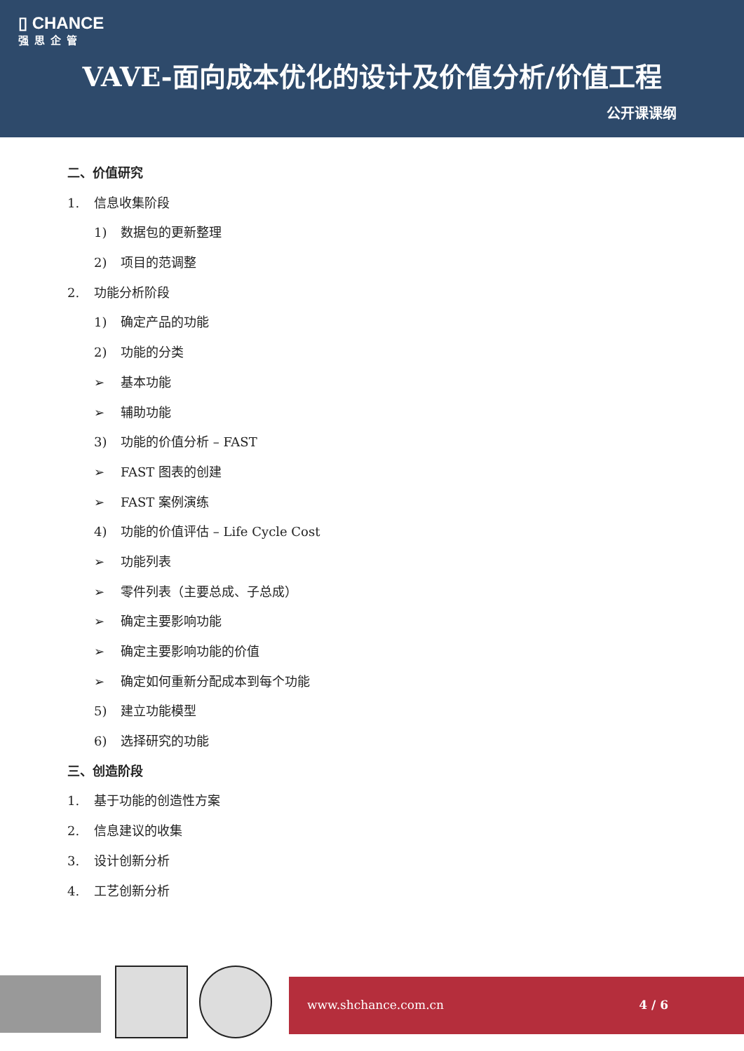▯ CHANCE
强思企管
VAVE-面向成本优化的设计及价值分析/价值工程
公开课课纲
二、价值研究
1. 信息收集阶段
1) 数据包的更新整理
2) 项目的范调整
2. 功能分析阶段
1) 确定产品的功能
2) 功能的分类
➢ 基本功能
➢ 辅助功能
3) 功能的价值分析 – FAST
➢ FAST 图表的创建
➢ FAST 案例演练
4) 功能的价值评估 – Life Cycle Cost
➢ 功能列表
➢ 零件列表（主要总成、子总成）
➢ 确定主要影响功能
➢ 确定主要影响功能的价值
➢ 确定如何重新分配成本到每个功能
5) 建立功能模型
6) 选择研究的功能
三、创造阶段
1. 基于功能的创造性方案
2. 信息建议的收集
3. 设计创新分析
4. 工艺创新分析
www.shchance.com.cn 4 / 6